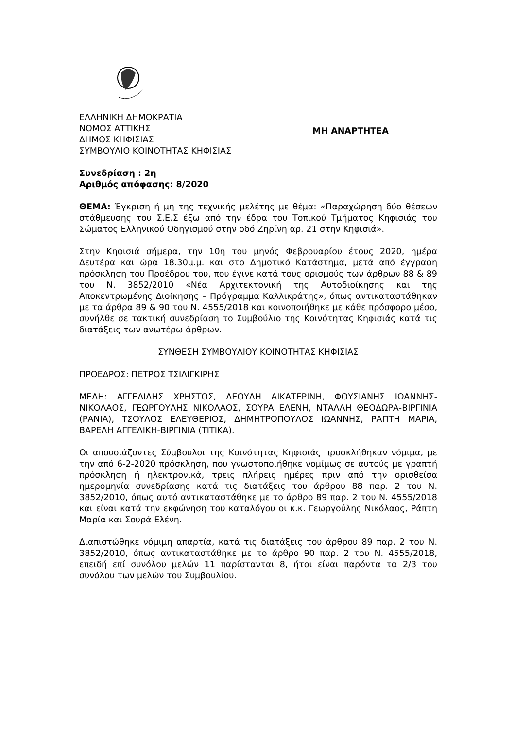ΕΛΛΗΝΙΚΗ ΔΗΜΟΚΡΑΤΙΑ
ΝΟΜΟΣ ΑΤΤΙΚΗΣ
ΔΗΜΟΣ ΚΗΦΙΣΙΑΣ
ΣΥΜΒΟΥΛΙΟ ΚΟΙΝΟΤΗΤΑΣ ΚΗΦΙΣΙΑΣ
ΜΗ ΑΝΑΡΤΗΤΕΑ
Συνεδρίαση : 2η
Αριθμός απόφασης: 8/2020
ΘΕΜΑ: Έγκριση ή μη της τεχνικής μελέτης με θέμα: «Παραχώρηση δύο θέσεων στάθμευσης του Σ.Ε.Σ έξω από την έδρα του Τοπικού Τμήματος Κηφισιάς του Σώματος Ελληνικού Οδηγισμού στην οδό Ζηρίνη αρ. 21 στην Κηφισιά».
Στην Κηφισιά σήμερα, την 10η του μηνός Φεβρουαρίου έτους 2020, ημέρα Δευτέρα και ώρα 18.30μ.μ. και στο Δημοτικό Κατάστημα, μετά από έγγραφη πρόσκληση του Προέδρου του, που έγινε κατά τους ορισμούς των άρθρων 88 & 89 του Ν. 3852/2010 «Νέα Αρχιτεκτονική της Αυτοδιοίκησης και της Αποκεντρωμένης Διοίκησης – Πρόγραμμα Καλλικράτης», όπως αντικαταστάθηκαν με τα άρθρα 89 & 90 του Ν. 4555/2018 και κοινοποιήθηκε με κάθε πρόσφορο μέσο, συνήλθε σε τακτική συνεδρίαση το Συμβούλιο της Κοινότητας Κηφισιάς κατά τις διατάξεις των ανωτέρω άρθρων.
ΣΥΝΘΕΣΗ ΣΥΜΒΟΥΛΙΟΥ ΚΟΙΝΟΤΗΤΑΣ ΚΗΦΙΣΙΑΣ
ΠΡΟΕΔΡΟΣ: ΠΕΤΡΟΣ ΤΣΙΛΙΓΚΙΡΗΣ
ΜΕΛΗ: ΑΓΓΕΛΙΔΗΣ ΧΡΗΣΤΟΣ, ΛΕΟΥΔΗ ΑΙΚΑΤΕΡΙΝΗ, ΦΟΥΣΙΑΝΗΣ ΙΩΑΝΝΗΣ-ΝΙΚΟΛΑΟΣ, ΓΕΩΡΓΟΥΛΗΣ ΝΙΚΟΛΑΟΣ, ΣΟΥΡΑ ΕΛΕΝΗ, ΝΤΑΛΛΗ ΘΕΟΔΩΡΑ-ΒΙΡΓΙΝΙΑ (ΡΑΝΙΑ), ΤΣΟΥΛΟΣ ΕΛΕΥΘΕΡΙΟΣ, ΔΗΜΗΤΡΟΠΟΥΛΟΣ ΙΩΑΝΝΗΣ, ΡΑΠΤΗ ΜΑΡΙΑ, ΒΑΡΕΛΗ ΑΓΓΕΛΙΚΗ-ΒΙΡΓΙΝΙΑ (ΤΙΤΙΚΑ).
Οι απουσιάζοντες Σύμβουλοι της Κοινότητας Κηφισιάς προσκλήθηκαν νόμιμα, με την από 6-2-2020 πρόσκληση, που γνωστοποιήθηκε νομίμως σε αυτούς με γραπτή πρόσκληση ή ηλεκτρονικά, τρεις πλήρεις ημέρες πριν από την ορισθείσα ημερομηνία συνεδρίασης κατά τις διατάξεις του άρθρου 88 παρ. 2 του Ν. 3852/2010, όπως αυτό αντικαταστάθηκε με το άρθρο 89 παρ. 2 του Ν. 4555/2018 και είναι κατά την εκφώνηση του καταλόγου οι κ.κ. Γεωργούλης Νικόλαος, Ράπτη Μαρία και Σουρά Ελένη.
Διαπιστώθηκε νόμιμη απαρτία, κατά τις διατάξεις του άρθρου 89 παρ. 2 του Ν. 3852/2010, όπως αντικαταστάθηκε με το άρθρο 90 παρ. 2 του Ν. 4555/2018, επειδή επί συνόλου μελών 11 παρίστανται 8, ήτοι είναι παρόντα τα 2/3 του συνόλου των μελών του Συμβουλίου.